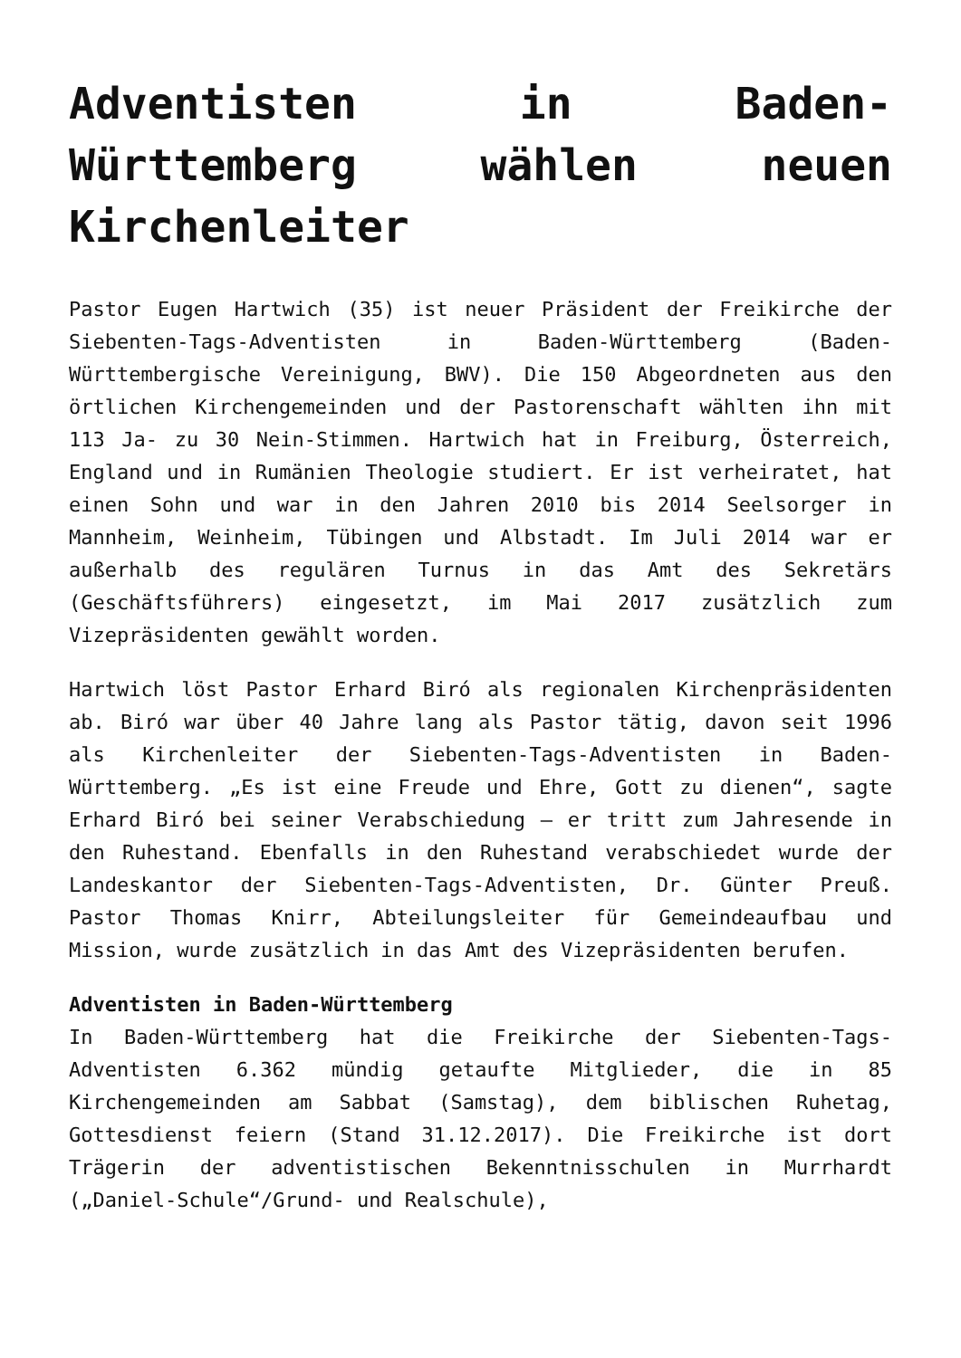Adventisten in Baden-Württemberg wählen neuen Kirchenleiter
Pastor Eugen Hartwich (35) ist neuer Präsident der Freikirche der Siebenten-Tags-Adventisten in Baden-Württemberg (Baden-Württembergische Vereinigung, BWV). Die 150 Abgeordneten aus den örtlichen Kirchengemeinden und der Pastorenschaft wählten ihn mit 113 Ja- zu 30 Nein-Stimmen. Hartwich hat in Freiburg, Österreich, England und in Rumänien Theologie studiert. Er ist verheiratet, hat einen Sohn und war in den Jahren 2010 bis 2014 Seelsorger in Mannheim, Weinheim, Tübingen und Albstadt. Im Juli 2014 war er außerhalb des regulären Turnus in das Amt des Sekretärs (Geschäftsführers) eingesetzt, im Mai 2017 zusätzlich zum Vizepräsidenten gewählt worden.
Hartwich löst Pastor Erhard Biró als regionalen Kirchenpräsidenten ab. Biró war über 40 Jahre lang als Pastor tätig, davon seit 1996 als Kirchenleiter der Siebenten-Tags-Adventisten in Baden-Württemberg. „Es ist eine Freude und Ehre, Gott zu dienen“, sagte Erhard Biró bei seiner Verabschiedung – er tritt zum Jahresende in den Ruhestand. Ebenfalls in den Ruhestand verabschiedet wurde der Landeskantor der Siebenten-Tags-Adventisten, Dr. Günter Preuß. Pastor Thomas Knirr, Abteilungsleiter für Gemeindeaufbau und Mission, wurde zusätzlich in das Amt des Vizepräsidenten berufen.
Adventisten in Baden-Württemberg
In Baden-Württemberg hat die Freikirche der Siebenten-Tags-Adventisten 6.362 mündig getaufte Mitglieder, die in 85 Kirchengemeinden am Sabbat (Samstag), dem biblischen Ruhetag, Gottesdienst feiern (Stand 31.12.2017). Die Freikirche ist dort Trägerin der adventistischen Bekenntnisschulen in Murrhardt („Daniel-Schule“/Grund- und Realschule),